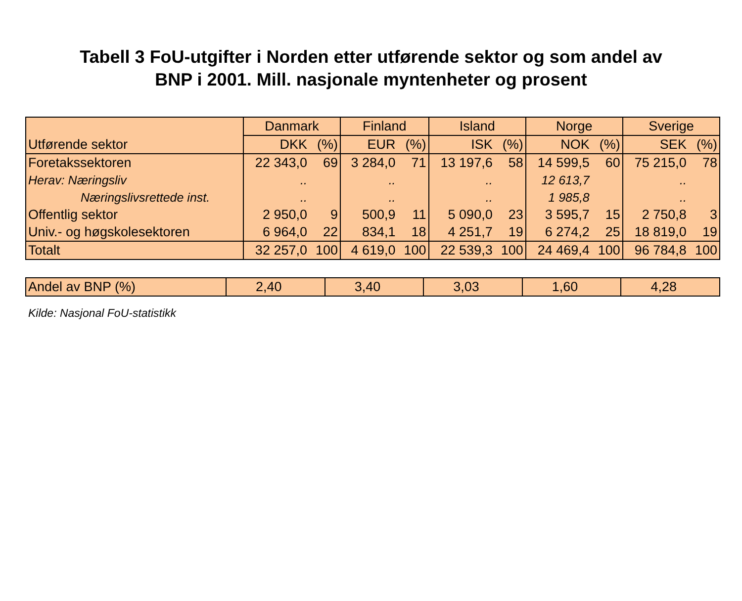Tabell 3 FoU-utgifter i Norden etter utførende sektor og som andel av
BNP i 2001. Mill. nasjonale myntenheter og prosent
| Utførende sektor | Danmark | | Finland | | Island | | Norge | | Sverige | |
| --- | --- | --- | --- | --- | --- | --- | --- | --- | --- | --- |
| | DKK | (%) | EUR | (%) | ISK | (%) | NOK | (%) | SEK | (%) |
| Foretakssektoren | 22 343,0 | 69 | 3 284,0 | 71 | 13 197,6 | 58 | 14 599,5 | 60 | 75 215,0 | 78 |
| Herav: Næringsliv | .. | | .. | | .. | | 12 613,7 | | .. | |
| Næringslivsrettede inst. | .. | | .. | | .. | | 1 985,8 | | .. | |
| Offentlig sektor | 2 950,0 | 9 | 500,9 | 11 | 5 090,0 | 23 | 3 595,7 | 15 | 2 750,8 | 3 |
| Univ.- og høgskolesektoren | 6 964,0 | 22 | 834,1 | 18 | 4 251,7 | 19 | 6 274,2 | 25 | 18 819,0 | 19 |
| Totalt | 32 257,0 | 100 | 4 619,0 | 100 | 22 539,3 | 100 | 24 469,4 | 100 | 96 784,8 | 100 |
| Andel av BNP (%) | 2,40 | 3,40 | 3,03 | 1,60 | 4,28 |
Kilde: Nasjonal FoU-statistikk